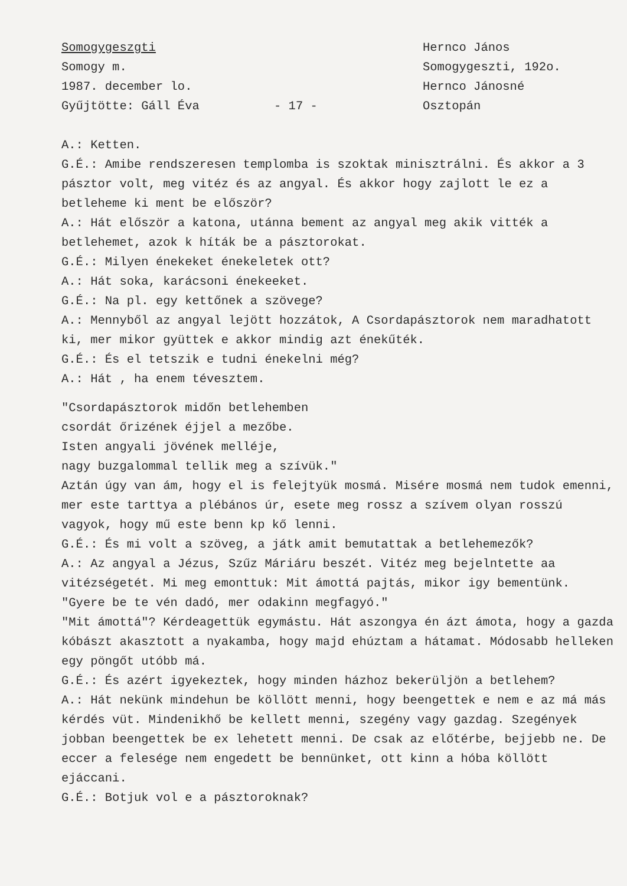Somogygeszgti
Somogy m.
1987. december lo.
Gyűjtötte: Gáll Éva
- 17 -
Hernco János
Somogygeszti, 192o.
Hernco Jánosné
Osztopán
A.: Ketten.
G.É.: Amibe rendszeresen templomba is szoktak minisztrálni. És akkor a 3 pásztor volt, meg vitéz és az angyal. És akkor hogy zajlott le ez a betleheme ki ment be először?
A.: Hát először a katona, utánna bement az angyal meg akik vitték a betlehemet, azok k híták be a pásztorokat.
G.É.: Milyen énekeket énekeletek ott?
A.: Hát soka, karácsoni énekeeket.
G.É.: Na pl. egy kettőnek a szövege?
A.: Mennyből az angyal lejött hozzátok, A Csordapásztorok nem maradhatott ki, mer mikor gyüttek e akkor mindig azt énekűték.
G.É.: És el tetszik e tudni énekelni még?
A.: Hát , ha enem tévesztem.
"Csordapásztorok midőn betlehemben
csordát őrizének éjjel a mezőbe.
Isten angyali jövének melléje,
nagy buzgalommal tellik meg a szívük."
Aztán úgy van ám, hogy el is felejtyük mosmá. Misére mosmá nem tudok emenni, mer este tarttya a plébános úr, esete meg rossz a szívem olyan rosszú vagyok, hogy mű este benn kp kő lenni.
G.É.: És mi volt a szöveg, a játk amit bemutattak a betlehemezők?
A.: Az angyal a Jézus, Szűz Máriáru beszét. Vitéz meg bejelntette aa vitézségetét. Mi meg emonttuk: Mit ámottá pajtás, mikor igy bementünk. "Gyere be te vén dadó, mer odakinn megfagyó."
"Mit ámottá"? Kérdeagettük egymástu. Hát aszongya én ázt ámota, hogy a gazda kóbászt akasztott a nyakamba, hogy majd ehúztam a hátamat. Módosabb helleken egy pöngőt utóbb má.
G.É.: És azért igyekeztek, hogy minden házhoz bekerüljön a betlehem?
A.: Hát nekünk mindehun be köllött menni, hogy beengettek e nem e az má más kérdés vüt. Mindenikhő be kellett menni, szegény vagy gazdag. Szegények jobban beengettek be ex lehetett menni. De csak az előtérbe, bejjebb ne. De eccer a felesége nem engedett be bennünket, ott kinn a hóba köllött ejáccani.
G.É.: Botjuk vol e a pásztoroknak?